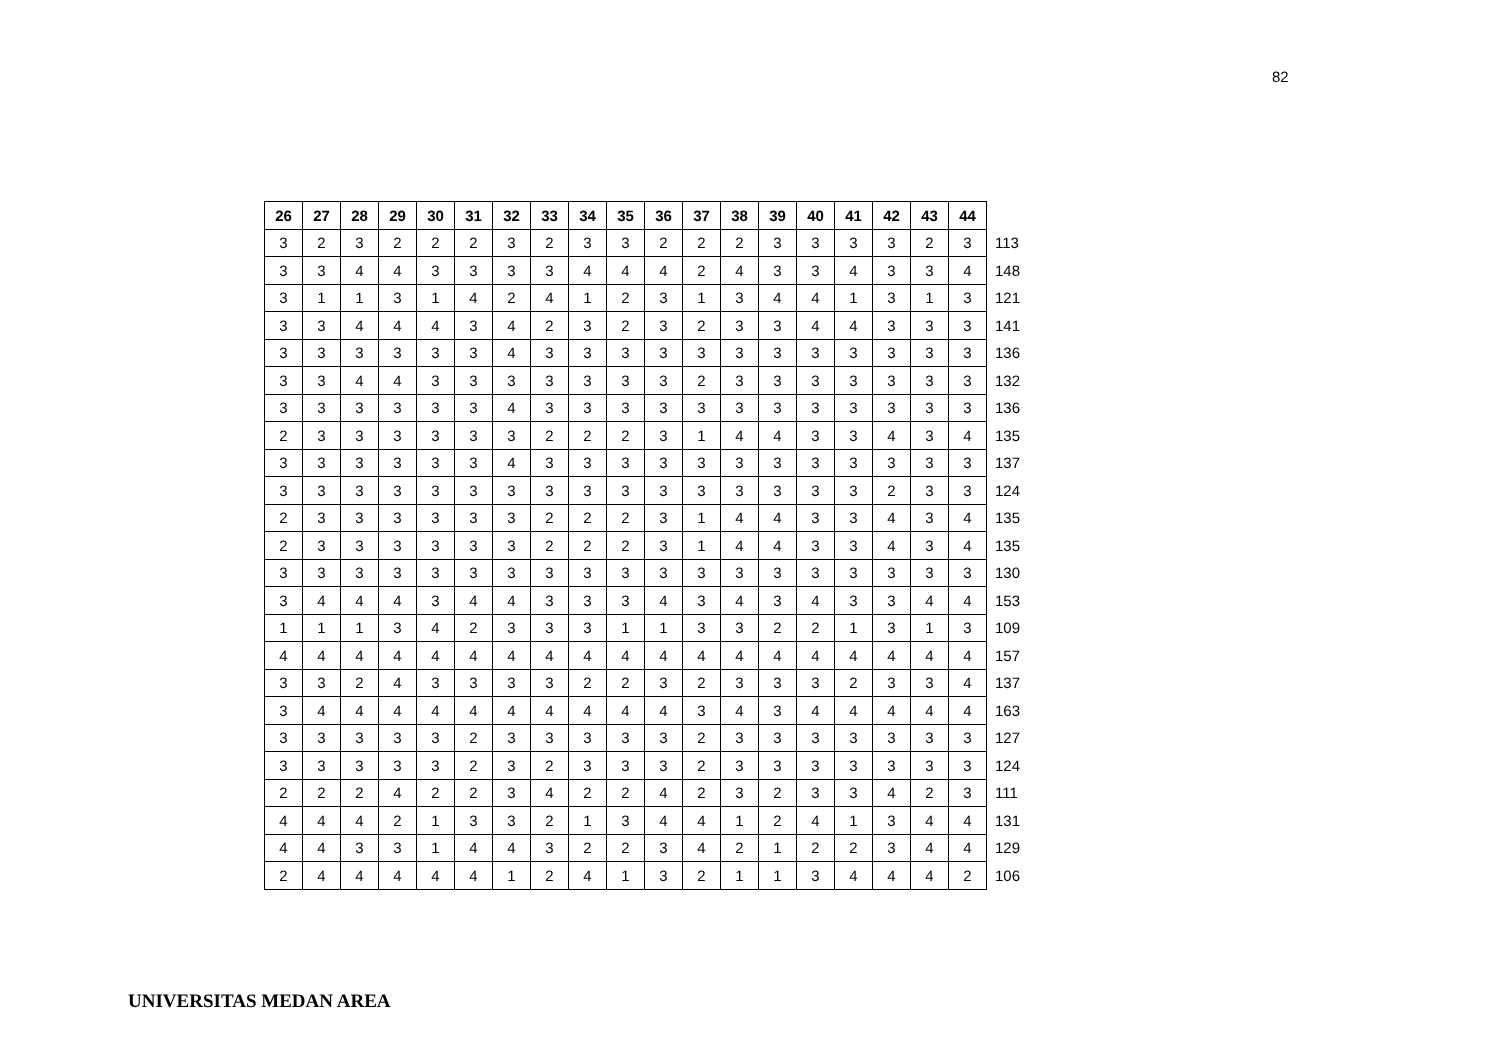82
| 26 | 27 | 28 | 29 | 30 | 31 | 32 | 33 | 34 | 35 | 36 | 37 | 38 | 39 | 40 | 41 | 42 | 43 | 44 | |
| --- | --- | --- | --- | --- | --- | --- | --- | --- | --- | --- | --- | --- | --- | --- | --- | --- | --- | --- | --- |
| 3 | 2 | 3 | 2 | 2 | 2 | 3 | 2 | 3 | 3 | 2 | 2 | 2 | 3 | 3 | 3 | 3 | 2 | 3 | 113 |
| 3 | 3 | 4 | 4 | 3 | 3 | 3 | 3 | 4 | 4 | 4 | 2 | 4 | 3 | 3 | 4 | 3 | 3 | 4 | 148 |
| 3 | 1 | 1 | 3 | 1 | 4 | 2 | 4 | 1 | 2 | 3 | 1 | 3 | 4 | 4 | 1 | 3 | 1 | 3 | 121 |
| 3 | 3 | 4 | 4 | 4 | 3 | 4 | 2 | 3 | 2 | 3 | 2 | 3 | 3 | 4 | 4 | 3 | 3 | 3 | 141 |
| 3 | 3 | 3 | 3 | 3 | 3 | 4 | 3 | 3 | 3 | 3 | 3 | 3 | 3 | 3 | 3 | 3 | 3 | 3 | 136 |
| 3 | 3 | 4 | 4 | 3 | 3 | 3 | 3 | 3 | 3 | 3 | 2 | 3 | 3 | 3 | 3 | 3 | 3 | 3 | 132 |
| 3 | 3 | 3 | 3 | 3 | 3 | 4 | 3 | 3 | 3 | 3 | 3 | 3 | 3 | 3 | 3 | 3 | 3 | 3 | 136 |
| 2 | 3 | 3 | 3 | 3 | 3 | 3 | 2 | 2 | 2 | 3 | 1 | 4 | 4 | 3 | 3 | 4 | 3 | 4 | 135 |
| 3 | 3 | 3 | 3 | 3 | 3 | 4 | 3 | 3 | 3 | 3 | 3 | 3 | 3 | 3 | 3 | 3 | 3 | 3 | 137 |
| 3 | 3 | 3 | 3 | 3 | 3 | 3 | 3 | 3 | 3 | 3 | 3 | 3 | 3 | 3 | 3 | 2 | 3 | 3 | 124 |
| 2 | 3 | 3 | 3 | 3 | 3 | 3 | 2 | 2 | 2 | 3 | 1 | 4 | 4 | 3 | 3 | 4 | 3 | 4 | 135 |
| 2 | 3 | 3 | 3 | 3 | 3 | 3 | 2 | 2 | 2 | 3 | 1 | 4 | 4 | 3 | 3 | 4 | 3 | 4 | 135 |
| 3 | 3 | 3 | 3 | 3 | 3 | 3 | 3 | 3 | 3 | 3 | 3 | 3 | 3 | 3 | 3 | 3 | 3 | 3 | 130 |
| 3 | 4 | 4 | 4 | 3 | 4 | 4 | 3 | 3 | 3 | 4 | 3 | 4 | 3 | 4 | 3 | 3 | 4 | 4 | 153 |
| 1 | 1 | 1 | 3 | 4 | 2 | 3 | 3 | 3 | 1 | 1 | 3 | 3 | 2 | 2 | 1 | 3 | 1 | 3 | 109 |
| 4 | 4 | 4 | 4 | 4 | 4 | 4 | 4 | 4 | 4 | 4 | 4 | 4 | 4 | 4 | 4 | 4 | 4 | 4 | 157 |
| 3 | 3 | 2 | 4 | 3 | 3 | 3 | 3 | 2 | 2 | 3 | 2 | 3 | 3 | 3 | 2 | 3 | 3 | 4 | 137 |
| 3 | 4 | 4 | 4 | 4 | 4 | 4 | 4 | 4 | 4 | 4 | 3 | 4 | 3 | 4 | 4 | 4 | 4 | 4 | 163 |
| 3 | 3 | 3 | 3 | 3 | 2 | 3 | 3 | 3 | 3 | 3 | 2 | 3 | 3 | 3 | 3 | 3 | 3 | 3 | 127 |
| 3 | 3 | 3 | 3 | 3 | 2 | 3 | 2 | 3 | 3 | 3 | 2 | 3 | 3 | 3 | 3 | 3 | 3 | 3 | 124 |
| 2 | 2 | 2 | 4 | 2 | 2 | 3 | 4 | 2 | 2 | 4 | 2 | 3 | 2 | 3 | 3 | 4 | 2 | 3 | 111 |
| 4 | 4 | 4 | 2 | 1 | 3 | 3 | 2 | 1 | 3 | 4 | 4 | 1 | 2 | 4 | 1 | 3 | 4 | 4 | 131 |
| 4 | 4 | 3 | 3 | 1 | 4 | 4 | 3 | 2 | 2 | 3 | 4 | 2 | 1 | 2 | 2 | 3 | 4 | 4 | 129 |
| 2 | 4 | 4 | 4 | 4 | 4 | 1 | 2 | 4 | 1 | 3 | 2 | 1 | 1 | 3 | 4 | 4 | 4 | 2 | 106 |
UNIVERSITAS MEDAN AREA